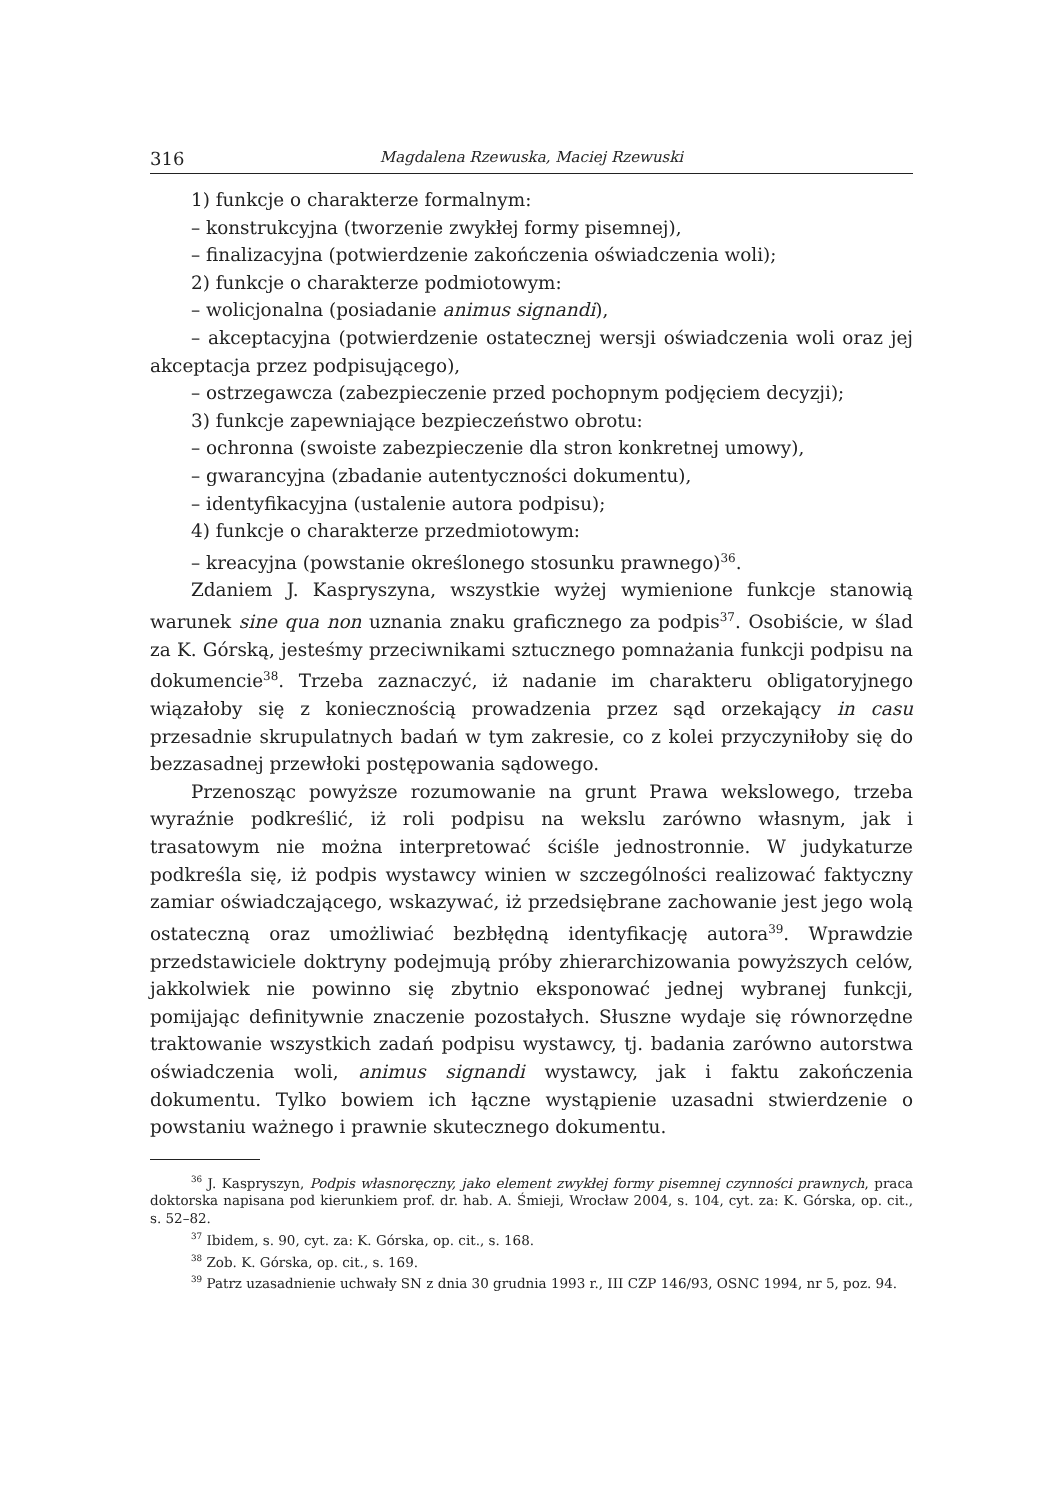316 Magdalena Rzewuska, Maciej Rzewuski
1) funkcje o charakterze formalnym:
– konstrukcyjna (tworzenie zwykłej formy pisemnej),
– finalizacyjna (potwierdzenie zakończenia oświadczenia woli);
2) funkcje o charakterze podmiotowym:
– wolicjonalna (posiadanie animus signandi),
– akceptacyjna (potwierdzenie ostatecznej wersji oświadczenia woli oraz jej akceptacja przez podpisującego),
– ostrzegawcza (zabezpieczenie przed pochopnym podjęciem decyzji);
3) funkcje zapewniające bezpieczeństwo obrotu:
– ochronna (swoiste zabezpieczenie dla stron konkretnej umowy),
– gwarancyjna (zbadanie autentyczności dokumentu),
– identyfikacyjna (ustalenie autora podpisu);
4) funkcje o charakterze przedmiotowym:
– kreacyjna (powstanie określonego stosunku prawnego)<sup>36</sup>.
Zdaniem J. Kaspryszyna, wszystkie wyżej wymienione funkcje stanowią warunek sine qua non uznania znaku graficznego za podpis<sup>37</sup>. Osobiście, w ślad za K. Górską, jesteśmy przeciwnikami sztucznego pomnażania funkcji podpisu na dokumencie<sup>38</sup>. Trzeba zaznaczyć, iż nadanie im charakteru obligatoryjnego wiązałoby się z koniecznością prowadzenia przez sąd orzekający in casu przesadnie skrupulatnych badań w tym zakresie, co z kolei przyczyniłoby się do bezzasadnej przewłoki postępowania sądowego.
Przenosząc powyższe rozumowanie na grunt Prawa wekslowego, trzeba wyraźnie podkreślić, iż roli podpisu na wekslu zarówno własnym, jak i trasatowym nie można interpretować ściśle jednostronnie. W judykaturze podkreśla się, iż podpis wystawcy winien w szczególności realizować faktyczny zamiar oświadczającego, wskazywać, iż przedsiębrane zachowanie jest jego wolą ostateczną oraz umożliwiać bezbłędną identyfikację autora<sup>39</sup>. Wprawdzie przedstawiciele doktryny podejmują próby zhierarchizowania powyższych celów, jakkolwiek nie powinno się zbytnio eksponować jednej wybranej funkcji, pomijając definitywnie znaczenie pozostałych. Słuszne wydaje się równorzędne traktowanie wszystkich zadań podpisu wystawcy, tj. badania zarówno autorstwa oświadczenia woli, animus signandi wystawcy, jak i faktu zakończenia dokumentu. Tylko bowiem ich łączne wystąpienie uzasadni stwierdzenie o powstaniu ważnego i prawnie skutecznego dokumentu.
<sup>36</sup> J. Kaspryszyn, Podpis własnoręczny, jako element zwykłej formy pisemnej czynności prawnych, praca doktorska napisana pod kierunkiem prof. dr. hab. A. Śmieji, Wrocław 2004, s. 104, cyt. za: K. Górska, op. cit., s. 52–82.
<sup>37</sup> Ibidem, s. 90, cyt. za: K. Górska, op. cit., s. 168.
<sup>38</sup> Zob. K. Górska, op. cit., s. 169.
<sup>39</sup> Patrz uzasadnienie uchwały SN z dnia 30 grudnia 1993 r., III CZP 146/93, OSNC 1994, nr 5, poz. 94.